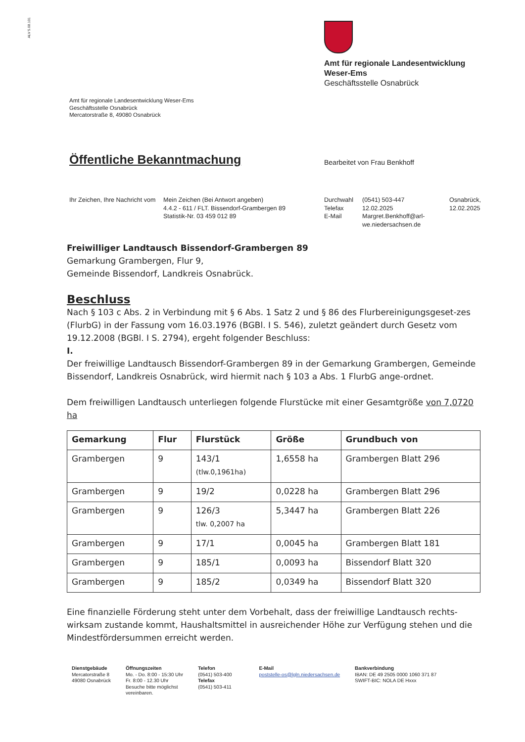ALV 5.08.101
Amt für regionale Landesentwicklung
Weser-Ems
Geschäftsstelle Osnabrück
Amt für regionale Landesentwicklung Weser-Ems
Geschäftsstelle Osnabrück
Mercatorstraße 8, 49080 Osnabrück
Öffentliche Bekanntmachung Bearbeitet von Frau Benkhoff
Ihr Zeichen, Ihre Nachricht vom
Mein Zeichen (Bei Antwort angeben)
4.4.2 - 611 / FLT. Bissendorf-Grambergen 89
Statistik-Nr. 03 459 012 89
Durchwahl
Telefax
E-Mail
(0541) 503-447
12.02.2025
Margret.Benkhoff@arl-we.niedersachsen.de
Osnabrück,
12.02.2025
Freiwilliger Landtausch Bissendorf-Grambergen 89
Gemarkung Grambergen, Flur 9,
Gemeinde Bissendorf, Landkreis Osnabrück.
Beschluss
Nach § 103 c Abs. 2 in Verbindung mit § 6 Abs. 1 Satz 2 und § 86 des Flurbereinigungsgeset-zes (FlurbG) in der Fassung vom 16.03.1976 (BGBl. I S. 546), zuletzt geändert durch Gesetz vom 19.12.2008 (BGBl. I S. 2794), ergeht folgender Beschluss:
I.
Der freiwillige Landtausch Bissendorf-Grambergen 89 in der Gemarkung Grambergen, Gemeinde Bissendorf, Landkreis Osnabrück, wird hiermit nach § 103 a Abs. 1 FlurbG ange-ordnet.
Dem freiwilligen Landtausch unterliegen folgende Flurstücke mit einer Gesamtgröße von 7,0720 ha
| Gemarkung | Flur | Flurstück | Größe | Grundbuch von |
| --- | --- | --- | --- | --- |
| Grambergen | 9 | 143/1 (tlw.0,1961ha) | 1,6558 ha | Grambergen Blatt 296 |
| Grambergen | 9 | 19/2 | 0,0228 ha | Grambergen Blatt 296 |
| Grambergen | 9 | 126/3 tlw. 0,2007 ha | 5,3447 ha | Grambergen Blatt 226 |
| Grambergen | 9 | 17/1 | 0,0045 ha | Grambergen Blatt 181 |
| Grambergen | 9 | 185/1 | 0,0093 ha | Bissendorf Blatt 320 |
| Grambergen | 9 | 185/2 | 0,0349 ha | Bissendorf Blatt 320 |
Eine finanzielle Förderung steht unter dem Vorbehalt, dass der freiwillige Landtausch rechts-wirksam zustande kommt, Haushaltsmittel in ausreichender Höhe zur Verfügung stehen und die Mindestfördersummen erreicht werden.
Dienstgebäude
Mercatorstraße 8
49080 Osnabrück
Öffnungszeiten
Mo. - Do. 8:00 - 15:30 Uhr
Fr. 8:00 - 12.30 Uhr
Besuche bitte möglichst
vereinbaren.
Telefon
(0541) 503-400
Telefax
(0541) 503-411
E-Mail
poststelle-os@lgln.niedersachsen.de
Bankverbindung
IBAN: DE 49 2505 0000 1060 371 87
SWIFT-BIC: NOLA DE Hxxx